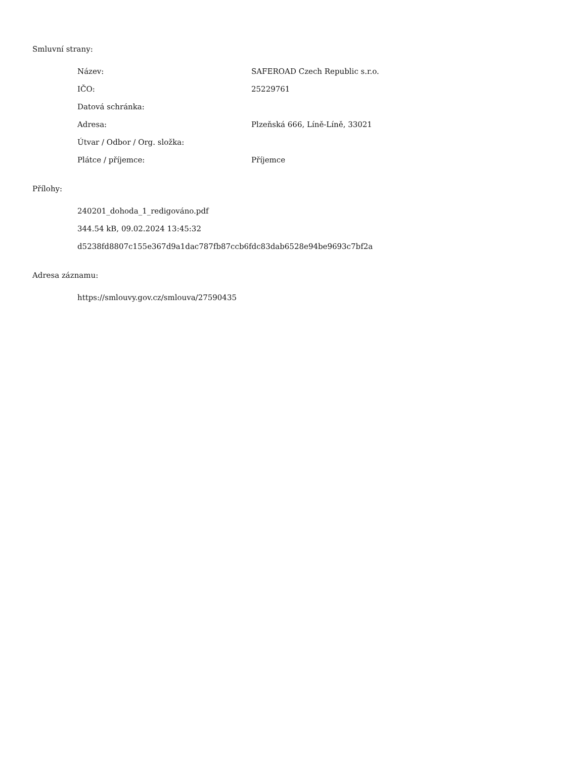Smluvní strany:
| Název: | SAFEROAD Czech Republic s.r.o. |
| IČO: | 25229761 |
| Datová schránka: | |
| Adresa: | Plzeňská 666, Líně-Líně, 33021 |
| Útvar / Odbor / Org. složka: | |
| Plátce / příjemce: | Příjemce |
Přílohy:
240201_dohoda_1_redigováno.pdf
344.54 kB, 09.02.2024 13:45:32
d5238fd8807c155e367d9a1dac787fb87ccb6fdc83dab6528e94be9693c7bf2a
Adresa záznamu:
https://smlouvy.gov.cz/smlouva/27590435